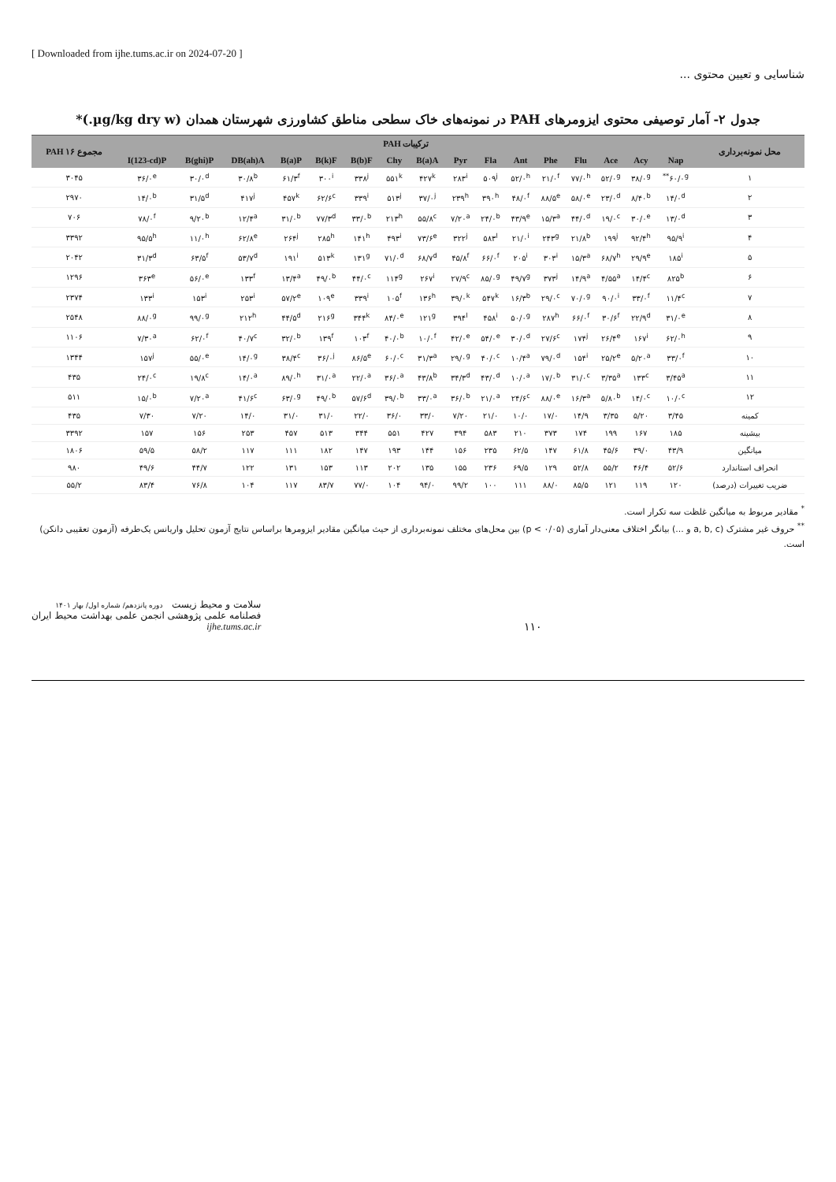[ Downloaded from ijhe.tums.ac.ir on 2024-07-20 ]
شناسایی و تعیین محتوی ...
جدول ۲- آمار توصیفی محتوی ایزومرهای PAH در نمونه‌های خاک سطحی مناطق کشاورزی شهرستان همدان (µg/kg dry w.)*
| محل نمونه‌برداری | ترکیبات PAH | | | | | | | | | | | | | | | | مجموع ۱۶ PAH |
| --- | --- | --- | --- | --- | --- | --- | --- | --- | --- | --- | --- | --- | --- | --- | --- | --- | --- |
| | Nap | Acy | Ace | Flu | Phe | Ant | Fla | Pyr | B(a)A | Chy | B(b)F | B(k)F | B(a)P | DB(ah)A | B(ghi)P | I(123-cd)P | |
| ۱ | ۶۰/۰<sup>g**</sup> | ۳۸/۰<sup>g</sup> | ۵۲/۰<sup>g</sup> | ۷۷/۰<sup>h</sup> | ۲۱/۰<sup>f</sup> | ۵۲/۰<sup>h</sup> | ۵۰۹<sup>j</sup> | ۲۸۳<sup>i</sup> | ۴۲۷<sup>k</sup> | ۵۵۱<sup>k</sup> | ۳۳۸<sup>j</sup> | ۳۰۰<sup>i</sup> | ۶۱/۳<sup>f</sup> | ۳۰/۸<sup>b</sup> | ۳۰/۰<sup>d</sup> | ۳۶/۰<sup>e</sup> | ۳۰۴۵ |
| ۲ | ۱۴/۰<sup>d</sup> | ۸/۴۰<sup>b</sup> | ۲۳/۰<sup>d</sup> | ۵۸/۰<sup>e</sup> | ۸۸/۵<sup>e</sup> | ۴۸/۰<sup>f</sup> | ۳۹۰<sup>h</sup> | ۲۳۹<sup>h</sup> | ۳۷/۰<sup>j</sup> | ۵۱۳<sup>j</sup> | ۳۳۹<sup>i</sup> | ۶۲/۶<sup>c</sup> | ۴۵۷<sup>k</sup> | ۴۱۷<sup>j</sup> | ۳۱/۵<sup>d</sup> | ۱۴/۰<sup>b</sup> | ۲۹۷۰ |
| ۳ | ۱۳/۰<sup>d</sup> | ۳۰/۰<sup>e</sup> | ۱۹/۰<sup>c</sup> | ۴۴/۰<sup>d</sup> | ۱۵/۳<sup>a</sup> | ۴۳/۹<sup>e</sup> | ۲۴/۰<sup>b</sup> | ۷/۲۰<sup>a</sup> | ۵۵/۸<sup>c</sup> | ۲۱۳<sup>h</sup> | ۳۳/۰<sup>b</sup> | ۷۷/۳<sup>d</sup> | ۳۱/۰<sup>b</sup> | ۱۲/۴<sup>a</sup> | ۹/۲۰<sup>b</sup> | ۷۸/۰<sup>f</sup> | ۷۰۶ |
| ۴ | ۹۵/۹<sup>i</sup> | ۹۲/۴<sup>h</sup> | ۱۹۹<sup>j</sup> | ۲۱/۸<sup>b</sup> | ۲۴۳<sup>g</sup> | ۲۱/۰<sup>i</sup> | ۵۸۳<sup>l</sup> | ۳۲۲<sup>j</sup> | ۷۳/۶<sup>e</sup> | ۴۹۳<sup>i</sup> | ۱۴۱<sup>h</sup> | ۲۸۵<sup>h</sup> | ۲۶۴<sup>j</sup> | ۶۲/۸<sup>e</sup> | ۱۱/۰<sup>h</sup> | ۹۵/۵<sup>h</sup> | ۳۳۹۲ |
| ۵ | ۱۸۵<sup>i</sup> | ۲۹/۹<sup>e</sup> | ۶۸/۷<sup>h</sup> | ۱۵/۳<sup>a</sup> | ۳۰۳<sup>i</sup> | ۲۰۵<sup>i</sup> | ۶۶/۰<sup>f</sup> | ۴۵/۸<sup>f</sup> | ۶۸/۷<sup>d</sup> | ۷۱/۰<sup>d</sup> | ۱۳۱<sup>g</sup> | ۵۱۳<sup>k</sup> | ۱۹۱<sup>i</sup> | ۵۳/۷<sup>d</sup> | ۶۳/۵<sup>f</sup> | ۳۱/۳<sup>d</sup> | ۲۰۴۲ |
| ۶ | ۸۲۵<sup>b</sup> | ۱۴/۴<sup>c</sup> | ۴/۵۵<sup>a</sup> | ۱۴/۹<sup>a</sup> | ۳۷۳<sup>j</sup> | ۴۹/۷<sup>g</sup> | ۸۵/۰<sup>g</sup> | ۲۷/۹<sup>c</sup> | ۲۶۷<sup>i</sup> | ۱۱۴<sup>g</sup> | ۴۴/۰<sup>c</sup> | ۴۹/۰<sup>b</sup> | ۱۳/۴<sup>a</sup> | ۱۳۳<sup>f</sup> | ۵۶/۰<sup>e</sup> | ۳۶۳<sup>e</sup> | ۱۲۹۶ |
| ۷ | ۱۱/۴<sup>c</sup> | ۳۳/۰<sup>f</sup> | ۹۰/۰<sup>i</sup> | ۷۰/۰<sup>g</sup> | ۲۹/۰<sup>c</sup> | ۱۶/۳<sup>b</sup> | ۵۴۷<sup>k</sup> | ۳۹/۰<sup>k</sup> | ۱۳۶<sup>h</sup> | ۱۰۵<sup>f</sup> | ۳۳۹<sup>i</sup> | ۱۰۹<sup>e</sup> | ۵۷/۲<sup>e</sup> | ۲۵۳<sup>i</sup> | ۱۵۳<sup>i</sup> | ۱۳۳<sup>i</sup> | ۲۳۷۴ |
| ۸ | ۳۱/۰<sup>e</sup> | ۲۲/۹<sup>d</sup> | ۳۰/۶<sup>f</sup> | ۶۶/۰<sup>f</sup> | ۲۸۷<sup>h</sup> | ۵۰/۰<sup>g</sup> | ۴۵۸<sup>i</sup> | ۳۹۴<sup>l</sup> | ۱۲۱<sup>g</sup> | ۸۴/۰<sup>e</sup> | ۳۴۴<sup>k</sup> | ۲۱۶<sup>g</sup> | ۴۴/۵<sup>d</sup> | ۲۱۲<sup>h</sup> | ۹۹/۰<sup>g</sup> | ۸۸/۰<sup>g</sup> | ۲۵۴۸ |
| ۹ | ۶۲/۰<sup>h</sup> | ۱۶۷<sup>i</sup> | ۲۶/۴<sup>e</sup> | ۱۷۴<sup>j</sup> | ۲۷/۶<sup>c</sup> | ۳۰/۰<sup>d</sup> | ۵۴/۰<sup>e</sup> | ۴۲/۰<sup>e</sup> | ۱۰/۰<sup>f</sup> | ۴۰/۰<sup>b</sup> | ۱۰۳<sup>f</sup> | ۱۳۹<sup>f</sup> | ۳۲/۰<sup>b</sup> | ۴۰/۷<sup>c</sup> | ۶۲/۰<sup>f</sup> | ۷/۳۰<sup>a</sup> | ۱۱۰۶ |
| ۱۰ | ۳۳/۰<sup>f</sup> | ۵/۲۰<sup>a</sup> | ۲۵/۲<sup>e</sup> | ۱۵۴<sup>i</sup> | ۷۹/۰<sup>d</sup> | ۱۰/۴<sup>a</sup> | ۴۰/۰<sup>c</sup> | ۲۹/۰<sup>g</sup> | ۳۱/۳<sup>a</sup> | ۶۰/۰<sup>c</sup> | ۸۶/۵<sup>e</sup> | ۳۶/۰<sup>j</sup> | ۳۸/۴<sup>c</sup> | ۱۴/۰<sup>g</sup> | ۵۵/۰<sup>e</sup> | ۱۵۷<sup>j</sup> | ۱۳۴۴ |
| ۱۱ | ۳/۴۵<sup>a</sup> | ۱۳۳<sup>c</sup> | ۳/۳۵<sup>a</sup> | ۳۱/۰<sup>c</sup> | ۱۷/۰<sup>b</sup> | ۱۰/۰<sup>a</sup> | ۴۳/۰<sup>d</sup> | ۳۴/۳<sup>d</sup> | ۴۳/۸<sup>b</sup> | ۳۶/۰<sup>a</sup> | ۲۲/۰<sup>a</sup> | ۳۱/۰<sup>a</sup> | ۸۹/۰<sup>h</sup> | ۱۴/۰<sup>a</sup> | ۱۹/۸<sup>c</sup> | ۲۴/۰<sup>c</sup> | ۴۳۵ |
| ۱۲ | ۱۰/۰<sup>c</sup> | ۱۴/۰<sup>c</sup> | ۵/۸۰<sup>b</sup> | ۱۶/۳<sup>a</sup> | ۸۸/۰<sup>e</sup> | ۲۴/۶<sup>c</sup> | ۲۱/۰<sup>a</sup> | ۳۶/۰<sup>b</sup> | ۳۳/۰<sup>a</sup> | ۳۹/۰<sup>b</sup> | ۵۷/۶<sup>d</sup> | ۴۹/۰<sup>b</sup> | ۶۳/۰<sup>g</sup> | ۴۱/۶<sup>c</sup> | ۷/۲۰<sup>a</sup> | ۱۵/۰<sup>b</sup> | ۵۱۱ |
| کمینه | ۳/۴۵ | ۵/۲۰ | ۳/۳۵ | ۱۴/۹ | ۱۷/۰ | ۱۰/۰ | ۲۱/۰ | ۷/۲۰ | ۳۳/۰ | ۳۶/۰ | ۲۲/۰ | ۳۱/۰ | ۳۱/۰ | ۱۴/۰ | ۷/۲۰ | ۷/۳۰ | ۴۳۵ |
| بیشینه | ۱۸۵ | ۱۶۷ | ۱۹۹ | ۱۷۴ | ۳۷۳ | ۲۱۰ | ۵۸۳ | ۳۹۴ | ۴۲۷ | ۵۵۱ | ۳۴۴ | ۵۱۳ | ۴۵۷ | ۲۵۳ | ۱۵۶ | ۱۵۷ | ۳۳۹۲ |
| میانگین | ۴۳/۹ | ۳۹/۰ | ۴۵/۶ | ۶۱/۸ | ۱۴۷ | ۶۲/۵ | ۲۳۵ | ۱۵۶ | ۱۴۴ | ۱۹۳ | ۱۴۷ | ۱۸۲ | ۱۱۱ | ۱۱۷ | ۵۸/۲ | ۵۹/۵ | ۱۸۰۶ |
| انحراف استاندارد | ۵۲/۶ | ۴۶/۴ | ۵۵/۲ | ۵۲/۸ | ۱۲۹ | ۶۹/۵ | ۲۳۶ | ۱۵۵ | ۱۳۵ | ۲۰۲ | ۱۱۳ | ۱۵۳ | ۱۳۱ | ۱۲۲ | ۴۴/۷ | ۴۹/۶ | ۹۸۰ |
| ضریب تغییرات (درصد) | ۱۲۰ | ۱۱۹ | ۱۲۱ | ۸۵/۵ | ۸۸/۰ | ۱۱۱ | ۱۰۰ | ۹۹/۲ | ۹۴/۰ | ۱۰۴ | ۷۷/۰ | ۸۳/۷ | ۱۱۷ | ۱۰۴ | ۷۶/۸ | ۸۳/۴ | ۵۵/۲ |
<sup>*</sup> مقادیر مربوط به میانگین غلظت سه تکرار است.
<sup>**</sup> حروف غیر مشترک (a, b, c و ...) بیانگر اختلاف معنی‌دار آماری (p < ۰/۰۵) بین محل‌های مختلف نمونه‌برداری از حیث میانگین مقادیر ایزومرها براساس نتایج آزمون تحلیل واریانس یک‌طرفه (آزمون تعقیبی دانکن) است.
سلامت و محیط زیست دوره پانزدهم/ شماره اول/ بهار ۱۴۰۱
فصلنامه علمی پژوهشی انجمن علمی بهداشت محیط ایران
ijhe.tums.ac.ir
۱۱۰